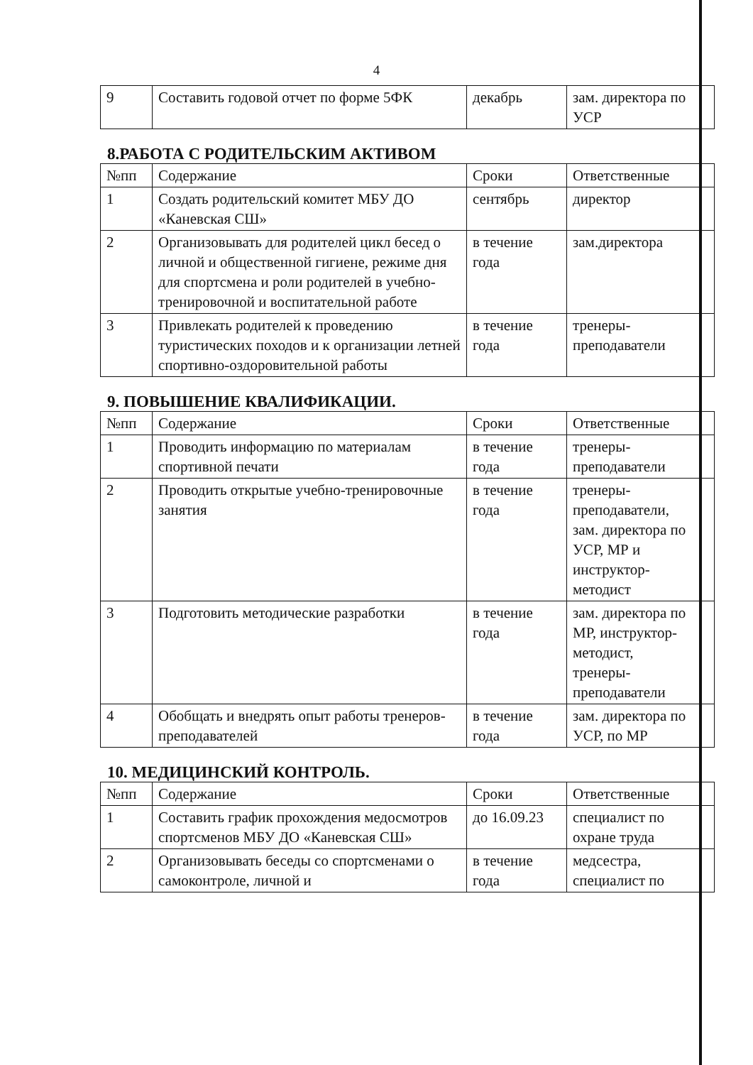4
| 9 | Составить годовой отчет по форме 5ФК | декабрь | зам. директора по УСР | |
8.РАБОТА С РОДИТЕЛЬСКИМ АКТИВОМ
| №пп | Содержание | Сроки | Ответственные | |
| 1 | Создать родительский комитет МБУ ДО «Каневская СШ» | сентябрь | директор | |
| 2 | Организовывать для родителей цикл бесед о личной и общественной гигиене, режиме дня для спортсмена и роли родителей в учебно-тренировочной и воспитательной работе | в течение года | зам.директора | |
| 3 | Привлекать родителей к проведению туристических походов и к организации летней спортивно-оздоровительной работы | в течение года | тренеры-преподаватели | |
9. ПОВЫШЕНИЕ КВАЛИФИКАЦИИ.
| №пп | Содержание | Сроки | Ответственные | |
| 1 | Проводить информацию по материалам спортивной печати | в течение года | тренеры-преподаватели | |
| 2 | Проводить открытые учебно-тренировочные занятия | в течение года | тренеры-преподаватели, зам. директора по УСР, МР и инструктор-методист | |
| 3 | Подготовить методические разработки | в течение года | зам. директора по МР, инструктор-методист, тренеры-преподаватели | |
| 4 | Обобщать и внедрять опыт работы тренеров-преподавателей | в течение года | зам. директора по УСР, по МР | |
10. МЕДИЦИНСКИЙ КОНТРОЛЬ.
| №пп | Содержание | Сроки | Ответственные | |
| 1 | Составить график прохождения медосмотров спортсменов МБУ ДО «Каневская СШ» | до 16.09.23 | специалист по охране труда | |
| 2 | Организовывать беседы со спортсменами о самоконтроле, личной и | в течение года | медсестра, специалист по | |